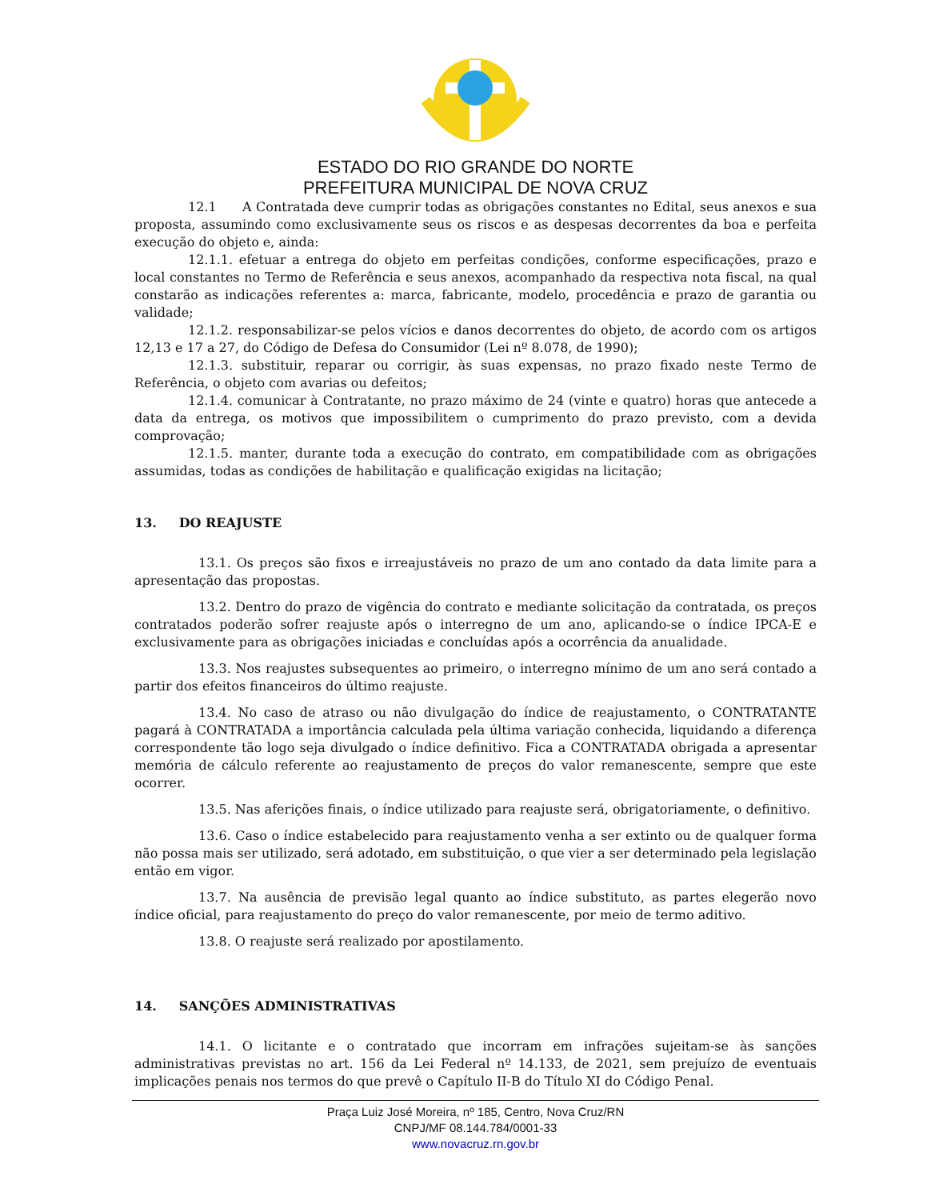ESTADO DO RIO GRANDE DO NORTE
PREFEITURA MUNICIPAL DE NOVA CRUZ
12.1 A Contratada deve cumprir todas as obrigações constantes no Edital, seus anexos e sua proposta, assumindo como exclusivamente seus os riscos e as despesas decorrentes da boa e perfeita execução do objeto e, ainda:
12.1.1. efetuar a entrega do objeto em perfeitas condições, conforme especificações, prazo e local constantes no Termo de Referência e seus anexos, acompanhado da respectiva nota fiscal, na qual constarão as indicações referentes a: marca, fabricante, modelo, procedência e prazo de garantia ou validade;
12.1.2. responsabilizar-se pelos vícios e danos decorrentes do objeto, de acordo com os artigos 12,13 e 17 a 27, do Código de Defesa do Consumidor (Lei nº 8.078, de 1990);
12.1.3. substituir, reparar ou corrigir, às suas expensas, no prazo fixado neste Termo de Referência, o objeto com avarias ou defeitos;
12.1.4. comunicar à Contratante, no prazo máximo de 24 (vinte e quatro) horas que antecede a data da entrega, os motivos que impossibilitem o cumprimento do prazo previsto, com a devida comprovação;
12.1.5. manter, durante toda a execução do contrato, em compatibilidade com as obrigações assumidas, todas as condições de habilitação e qualificação exigidas na licitação;
13. DO REAJUSTE
13.1. Os preços são fixos e irreajustáveis no prazo de um ano contado da data limite para a apresentação das propostas.
13.2. Dentro do prazo de vigência do contrato e mediante solicitação da contratada, os preços contratados poderão sofrer reajuste após o interregno de um ano, aplicando-se o índice IPCA-E e exclusivamente para as obrigações iniciadas e concluídas após a ocorrência da anualidade.
13.3. Nos reajustes subsequentes ao primeiro, o interregno mínimo de um ano será contado a partir dos efeitos financeiros do último reajuste.
13.4. No caso de atraso ou não divulgação do índice de reajustamento, o CONTRATANTE pagará à CONTRATADA a importância calculada pela última variação conhecida, liquidando a diferença correspondente tão logo seja divulgado o índice definitivo. Fica a CONTRATADA obrigada a apresentar memória de cálculo referente ao reajustamento de preços do valor remanescente, sempre que este ocorrer.
13.5. Nas aferições finais, o índice utilizado para reajuste será, obrigatoriamente, o definitivo.
13.6. Caso o índice estabelecido para reajustamento venha a ser extinto ou de qualquer forma não possa mais ser utilizado, será adotado, em substituição, o que vier a ser determinado pela legislação então em vigor.
13.7. Na ausência de previsão legal quanto ao índice substituto, as partes elegerão novo índice oficial, para reajustamento do preço do valor remanescente, por meio de termo aditivo.
13.8. O reajuste será realizado por apostilamento.
14. SANÇÕES ADMINISTRATIVAS
14.1. O licitante e o contratado que incorram em infrações sujeitam-se às sanções administrativas previstas no art. 156 da Lei Federal nº 14.133, de 2021, sem prejuízo de eventuais implicações penais nos termos do que prevê o Capítulo II-B do Título XI do Código Penal.
Praça Luiz José Moreira, nº 185, Centro, Nova Cruz/RN
CNPJ/MF 08.144.784/0001-33
www.novacruz.rn.gov.br